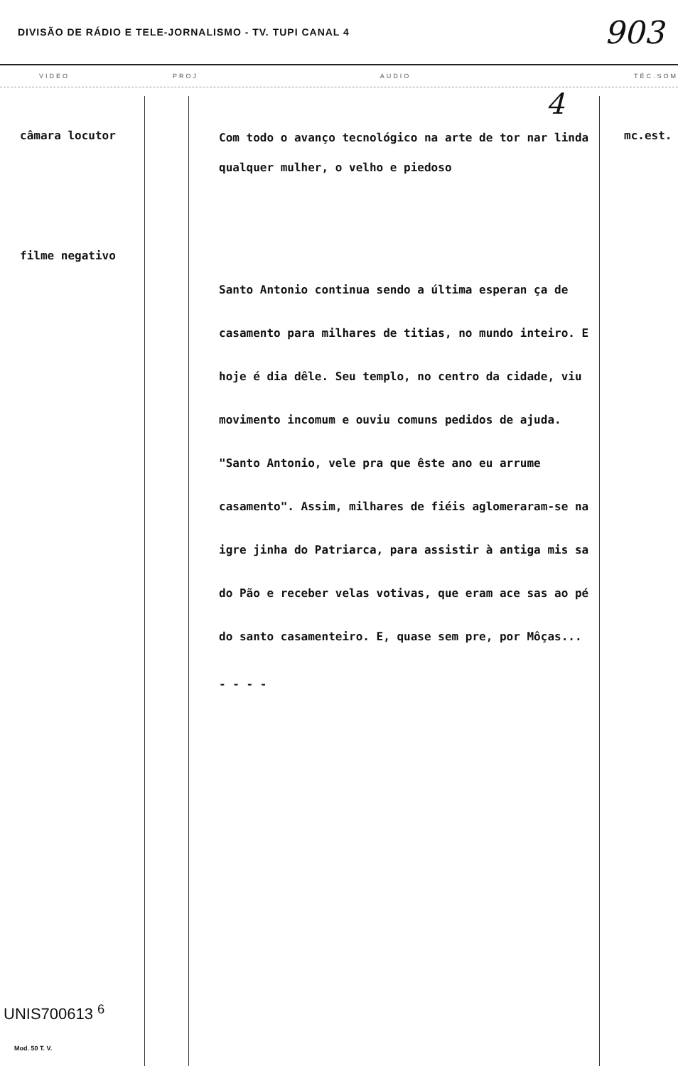DIVISÃO DE RÁDIO E TELE-JORNALISMO - TV. TUPI CANAL 4 903
VIDEO PROJ AUDIO TÉC.SOM
4
câmara locutor
filme negativo
Com todo o avanço tecnológico na arte de tor nar linda qualquer mulher, o velho e piedoso
Santo Antonio continua sendo a última esperan ça de casamento para milhares de titias, no mundo inteiro. E hoje é dia dêle. Seu templo, no centro da cidade, viu movimento incomum e ouviu comuns pedidos de ajuda. "Santo Antonio, vele pra que êste ano eu arrume casamento". Assim, milhares de fiéis aglomeraram-se na igre jinha do Patriarca, para assistir à antiga mis sa do Pão e receber velas votivas, que eram ace sas ao pé do santo casamenteiro. E, quase sem pre, por Môças...
- - - -
mc.est.
UNIS700613 <sup>6</sup>
Mod. 50 T. V.